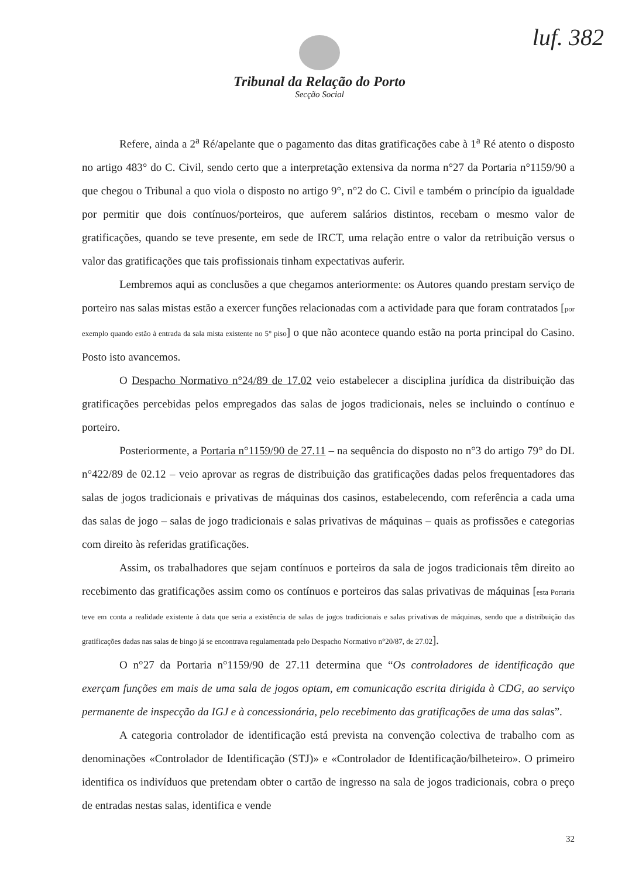luf. 382
Tribunal da Relação do Porto
Secção Social
Refere, ainda a 2<sup>a</sup> Ré/apelante que o pagamento das ditas gratificações cabe à 1<sup>a</sup> Ré atento o disposto no artigo 483° do C. Civil, sendo certo que a interpretação extensiva da norma n°27 da Portaria n°1159/90 a que chegou o Tribunal a quo viola o disposto no artigo 9°, n°2 do C. Civil e também o princípio da igualdade por permitir que dois contínuos/porteiros, que auferem salários distintos, recebam o mesmo valor de gratificações, quando se teve presente, em sede de IRCT, uma relação entre o valor da retribuição versus o valor das gratificações que tais profissionais tinham expectativas auferir.
Lembremos aqui as conclusões a que chegamos anteriormente: os Autores quando prestam serviço de porteiro nas salas mistas estão a exercer funções relacionadas com a actividade para que foram contratados [por exemplo quando estão à entrada da sala mista existente no 5° piso] o que não acontece quando estão na porta principal do Casino. Posto isto avancemos.
O Despacho Normativo n°24/89 de 17.02 veio estabelecer a disciplina jurídica da distribuição das gratificações percebidas pelos empregados das salas de jogos tradicionais, neles se incluindo o contínuo e porteiro.
Posteriormente, a Portaria n°1159/90 de 27.11 – na sequência do disposto no n°3 do artigo 79° do DL n°422/89 de 02.12 – veio aprovar as regras de distribuição das gratificações dadas pelos frequentadores das salas de jogos tradicionais e privativas de máquinas dos casinos, estabelecendo, com referência a cada uma das salas de jogo – salas de jogo tradicionais e salas privativas de máquinas – quais as profissões e categorias com direito às referidas gratificações.
Assim, os trabalhadores que sejam contínuos e porteiros da sala de jogos tradicionais têm direito ao recebimento das gratificações assim como os contínuos e porteiros das salas privativas de máquinas [esta Portaria teve em conta a realidade existente à data que seria a existência de salas de jogos tradicionais e salas privativas de máquinas, sendo que a distribuição das gratificações dadas nas salas de bingo já se encontrava regulamentada pelo Despacho Normativo n°20/87, de 27.02].
O n°27 da Portaria n°1159/90 de 27.11 determina que “Os controladores de identificação que exerçam funções em mais de uma sala de jogos optam, em comunicação escrita dirigida à CDG, ao serviço permanente de inspecção da IGJ e à concessionária, pelo recebimento das gratificações de uma das salas”.
A categoria controlador de identificação está prevista na convenção colectiva de trabalho com as denominações «Controlador de Identificação (STJ)» e «Controlador de Identificação/bilheteiro». O primeiro identifica os indivíduos que pretendam obter o cartão de ingresso na sala de jogos tradicionais, cobra o preço de entradas nestas salas, identifica e vende
32